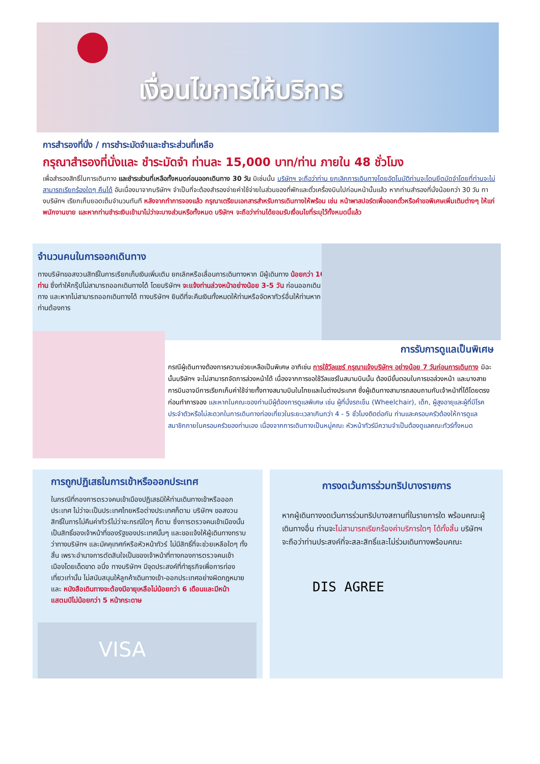เงื่อนไขการให้บริการ
การสำรองที่นั่ง / การชำระมัดจำและชำระส่วนที่เหลือ
กรุณาสำรองที่นั่งและ ชำระมัดจำ ท่านละ 15,000 บาท/ท่าน ภายใน 48 ชั่วโมง
เพื่อสำรองสิทธิ์ในการเดินทาง และชำระส่วนที่เหลือทั้งหมดก่อนออกเดินทาง 30 วัน มิเช่นนั้น บริษัทฯ จะถือว่าท่าน ยกเลิกการเดินทางโดยอัตโนมัติท่านจะโดนยึดมัดจำโดยที่ท่านจะไม่สามารถเรียกร้องใดๆ คืนได้ อันเนื่องมาจากบริษัทฯ จำเป็นที่จะต้องสำรองจ่ายค่าใช้จ่ายในส่วนของที่พักและตั๋วเครื่องบินไปก่อนหน้านั้นแล้ว หากท่านสำรองที่นั่งน้อยกว่า 30 วัน ทางบริษัทฯ เรียกเก็บยอดเต็มจำนวนทันที หลังจากทำการจองแล้ว กรุณาเตรียมเอกสารสำหรับการเดินทางให้พร้อม เช่น หน้าพาสปอร์ตเพื่อออกตั๋วหรือคำขอพิเศษเพิ่มเติมต่างๆ ให้แก่พนักงานขาย และหากท่านชำระเงินเข้ามาไม่ว่าจะบางส่วนหรือทั้งหมด บริษัทฯ จะถือว่าท่านได้ยอมรับเงื่อนไขที่ระบุไว้ทั้งหมดนี้แล้ว
จำนวนคนในการออกเดินทาง
ทางบริษัทขอสงวนสิทธิ์ในการเรียกเก็บเงินเพิ่มเติม ยกเลิกหรือเลื่อนการเดินทางหาก มีผู้เดินทาง น้อยกว่า 10 ท่าน ซึ่งทำให้กรุ๊ปไม่สามารถออกเดินทางได้ โดยบริษัทฯ จะแจ้งท่านล่วงหน้าอย่างน้อย 3-5 วัน ก่อนออกเดินทาง และหากไม่สามารถออกเดินทางได้ ทางบริษัทฯ ยินดีที่จะคืนเงินทั้งหมดให้ท่านหรือจัดหาทัวร์อื่นให้ท่านหากท่านต้องการ
การรับการดูแลเป็นพิเศษ
กรณีผู้เดินทางต้องการความช่วยเหลือเป็นพิเศษ อาทิเช่น การใช้วีลแชร์ กรุณาแจ้งบริษัทฯ อย่างน้อย 7 วันก่อนการเดินทาง มิฉะนั้นบริษัทฯ จะไม่สามารถจัดการล่วงหน้าได้ เนื่องจากการขอใช้วีลแชร์ในสนามบินนั้น ต้องมีขั้นตอนในการขอล่วงหน้า และบางสายการบินอาจมีการเรียกเก็บค่าใช้จ่ายทั้งทางสนามบินในไทยและในต่างประเทศ ซึ่งผู้เดินทางสามารถสอบถามกับเจ้าหน้าที่ได้โดยตรงก่อนทำการจอง และหากในคณะของท่านมีผู้ต้องการดูแลพิเศษ เช่น ผู้ที่นั่งรถเข็น (Wheelchair), เด็ก, ผู้สูงอายุและผู้ที่มีโรคประจำตัวหรือไม่สะดวกในการเดินทางท่องเที่ยวในระยะเวลาเกินกว่า 4 - 5 ชั่วโมงติดต่อกัน ท่านและครอบครัวต้องให้การดูแลสมาชิกภายในครอบครัวของท่านเอง เนื่องจากการเดินทางเป็นหมู่คณะ หัวหน้าทัวร์มีความจำเป็นต้องดูแลคณะทัวร์ทั้งหมด
การถูกปฏิเสธในการเข้าหรือออกประเทศ
ในกรณีที่กองการตรวจคนเข้าเมืองปฏิเสธมิให้ท่านเดินทางเข้าหรือออกประเทศ ไม่ว่าจะเป็นประเทศไทยหรือต่างประเทศก็ตาม บริษัทฯ ขอสงวนสิทธิ์ในการไม่คืนค่าทัวร์ไม่ว่าจะกรณีใดๆ ก็ตาม ซึ่งการตรวจคนเข้าเมืองนั้นเป็นสิทธิ์ของเจ้าหน้าที่ของรัฐของประเทศนั้นๆ และขอแจ้งให้ผู้เดินทางทราบว่าทางบริษัทฯ และมัคคุเทศก์หรือหัวหน้าทัวร์ ไม่มีสิทธิ์ที่จะช่วยเหลือใดๆ ทั้งสิ้น เพราะอำนาจการตัดสินใจเป็นของเจ้าหน้าที่ทางกองการตรวจคนเข้าเมืองโดยเด็ดขาด อนึ่ง ทางบริษัทฯ มีจุดประสงค์ที่ทำธุรกิจเพื่อการท่องเที่ยวเท่านั้น ไม่สนับสนุนให้ลูกค้าเดินทางเข้า-ออกประเทศอย่างผิดกฎหมาย และ หนังสือเดินทางจะต้องมีอายุเหลือไม่น้อยกว่า 6 เดือนและมีหน้าแสตมป์ไม่น้อยกว่า 5 หน้ากระดาษ
VISA
การงดเว้นการร่วมทริปบางรายการ
หากผู้เดินทางงดเว้นการร่วมทริปบางสถานที่ในรายการใด พร้อมคณะผู้เดินทางอื่น ท่านจะไม่สามารถเรียกร้องค่าบริการใดๆ ได้ทั้งสิ้น บริษัทฯ จะถือว่าท่านประสงค์ที่จะสละสิทธิ์และไม่ร่วมเดินทางพร้อมคณะ
DIS AGREE